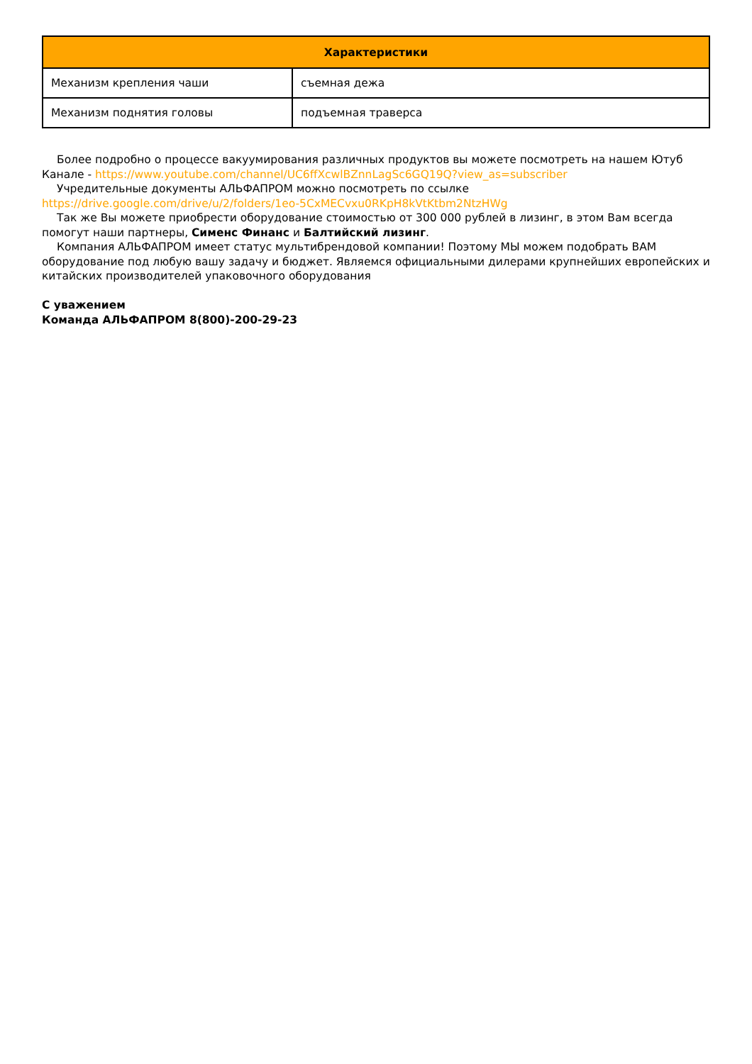| Характеристики | |
| --- | --- |
| Механизм крепления чаши | съемная дежа |
| Механизм поднятия головы | подъемная траверса |
Более подробно о процессе вакуумирования различных продуктов вы можете посмотреть на нашем Ютуб Канале - https://www.youtube.com/channel/UC6ffXcwlBZnnLagSc6GQ19Q?view_as=subscriber
Учредительные документы АЛЬФАПРОМ можно посмотреть по ссылке https://drive.google.com/drive/u/2/folders/1eo-5CxMECvxu0RKpH8kVtKtbm2NtzHWg
Так же Вы можете приобрести оборудование стоимостью от 300 000 рублей в лизинг, в этом Вам всегда помогут наши партнеры, Сименс Финанс и Балтийский лизинг.
Компания АЛЬФАПРОМ имеет статус мультибрендовой компании! Поэтому МЫ можем подобрать ВАМ оборудование под любую вашу задачу и бюджет. Являемся официальными дилерами крупнейших европейских и китайских производителей упаковочного оборудования
С уважением
Команда АЛЬФАПРОМ 8(800)-200-29-23